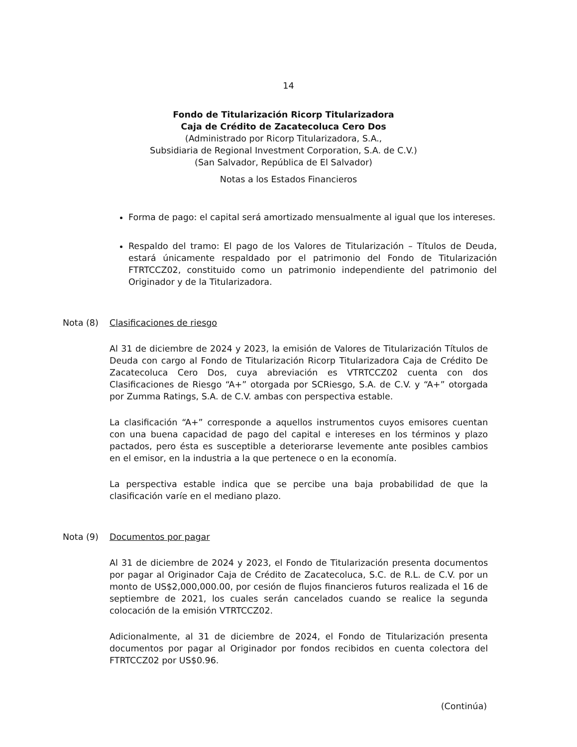14
Fondo de Titularización Ricorp Titularizadora
Caja de Crédito de Zacatecoluca Cero Dos
(Administrado por Ricorp Titularizadora, S.A.,
Subsidiaria de Regional Investment Corporation, S.A. de C.V.)
(San Salvador, República de El Salvador)
Notas a los Estados Financieros
Forma de pago: el capital será amortizado mensualmente al igual que los intereses.
Respaldo del tramo: El pago de los Valores de Titularización – Títulos de Deuda, estará únicamente respaldado por el patrimonio del Fondo de Titularización FTRTCCZ02, constituido como un patrimonio independiente del patrimonio del Originador y de la Titularizadora.
Nota (8) Clasificaciones de riesgo
Al 31 de diciembre de 2024 y 2023, la emisión de Valores de Titularización Títulos de Deuda con cargo al Fondo de Titularización Ricorp Titularizadora Caja de Crédito De Zacatecoluca Cero Dos, cuya abreviación es VTRTCCZ02 cuenta con dos Clasificaciones de Riesgo “A+” otorgada por SCRiesgo, S.A. de C.V. y “A+” otorgada por Zumma Ratings, S.A. de C.V. ambas con perspectiva estable.
La clasificación “A+” corresponde a aquellos instrumentos cuyos emisores cuentan con una buena capacidad de pago del capital e intereses en los términos y plazo pactados, pero ésta es susceptible a deteriorarse levemente ante posibles cambios en el emisor, en la industria a la que pertenece o en la economía.
La perspectiva estable indica que se percibe una baja probabilidad de que la clasificación varíe en el mediano plazo.
Nota (9) Documentos por pagar
Al 31 de diciembre de 2024 y 2023, el Fondo de Titularización presenta documentos por pagar al Originador Caja de Crédito de Zacatecoluca, S.C. de R.L. de C.V. por un monto de US$2,000,000.00, por cesión de flujos financieros futuros realizada el 16 de septiembre de 2021, los cuales serán cancelados cuando se realice la segunda colocación de la emisión VTRTCCZ02.
Adicionalmente, al 31 de diciembre de 2024, el Fondo de Titularización presenta documentos por pagar al Originador por fondos recibidos en cuenta colectora del FTRTCCZ02 por US$0.96.
(Continúa)